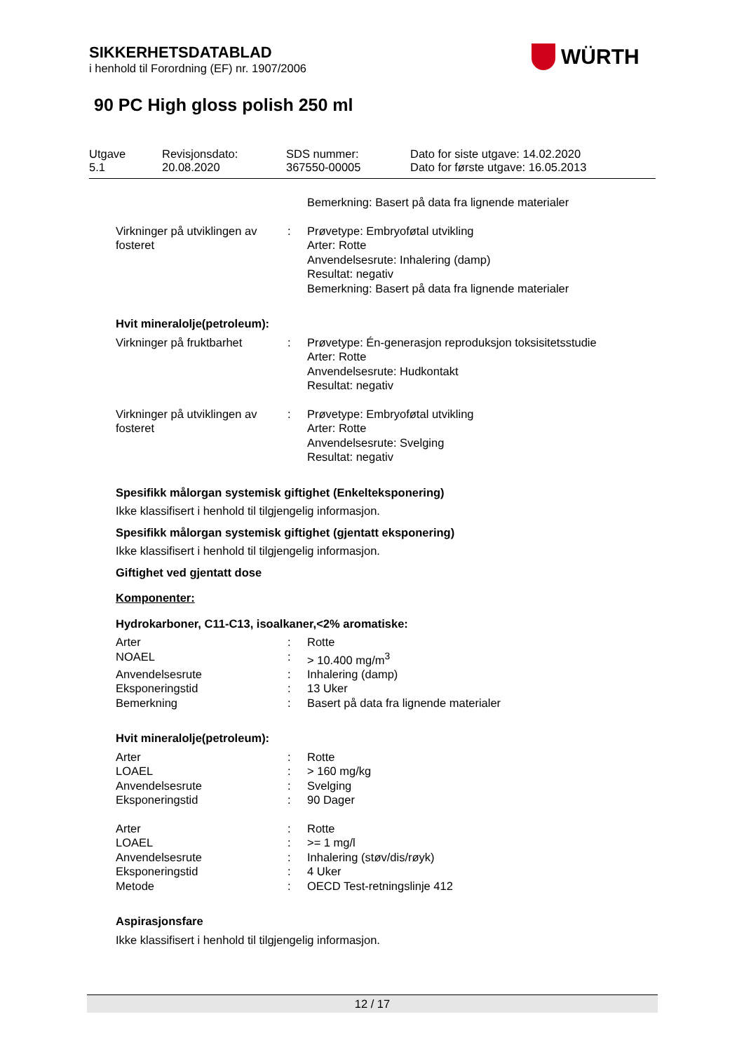SIKKERHETSDATABLAD
i henhold til Forordning (EF) nr. 1907/2006
WÜRTH
90 PC High gloss polish 250 ml
Utgave
5.1
Revisjonsdato:
20.08.2020
SDS nummer:
367550-00005
Dato for siste utgave: 14.02.2020
Dato for første utgave: 16.05.2013
| | | Bemerkning: Basert på data fra lignende materialer |
| Virkninger på utviklingen av fosteret | : | Prøvetype: Embryoføtal utvikling Arter: Rotte Anvendelsesrute: Inhalering (damp) Resultat: negativ Bemerkning: Basert på data fra lignende materialer |
| Hvit mineralolje(petroleum): | | |
| Virkninger på fruktbarhet | : | Prøvetype: Én-generasjon reproduksjon toksisitetsstudie Arter: Rotte Anvendelsesrute: Hudkontakt Resultat: negativ |
| Virkninger på utviklingen av fosteret | : | Prøvetype: Embryoføtal utvikling Arter: Rotte Anvendelsesrute: Svelging Resultat: negativ |
Spesifikk målorgan systemisk giftighet (Enkelteksponering)
Ikke klassifisert i henhold til tilgjengelig informasjon.
Spesifikk målorgan systemisk giftighet (gjentatt eksponering)
Ikke klassifisert i henhold til tilgjengelig informasjon.
Giftighet ved gjentatt dose
Komponenter:
Hydrokarboner, C11-C13, isoalkaner,<2% aromatiske:
| Arter | : | Rotte |
| NOAEL | : | > 10.400 mg/m<sup>3</sup> |
| Anvendelsesrute | : | Inhalering (damp) |
| Eksponeringstid | : | 13 Uker |
| Bemerkning | : | Basert på data fra lignende materialer |
Hvit mineralolje(petroleum):
| Arter | : | Rotte |
| LOAEL | : | > 160 mg/kg |
| Anvendelsesrute | : | Svelging |
| Eksponeringstid | : | 90 Dager |
| Arter | : | Rotte |
| LOAEL | : | >= 1 mg/l |
| Anvendelsesrute | : | Inhalering (støv/dis/røyk) |
| Eksponeringstid | : | 4 Uker |
| Metode | : | OECD Test-retningslinje 412 |
Aspirasjonsfare
Ikke klassifisert i henhold til tilgjengelig informasjon.
12 / 17